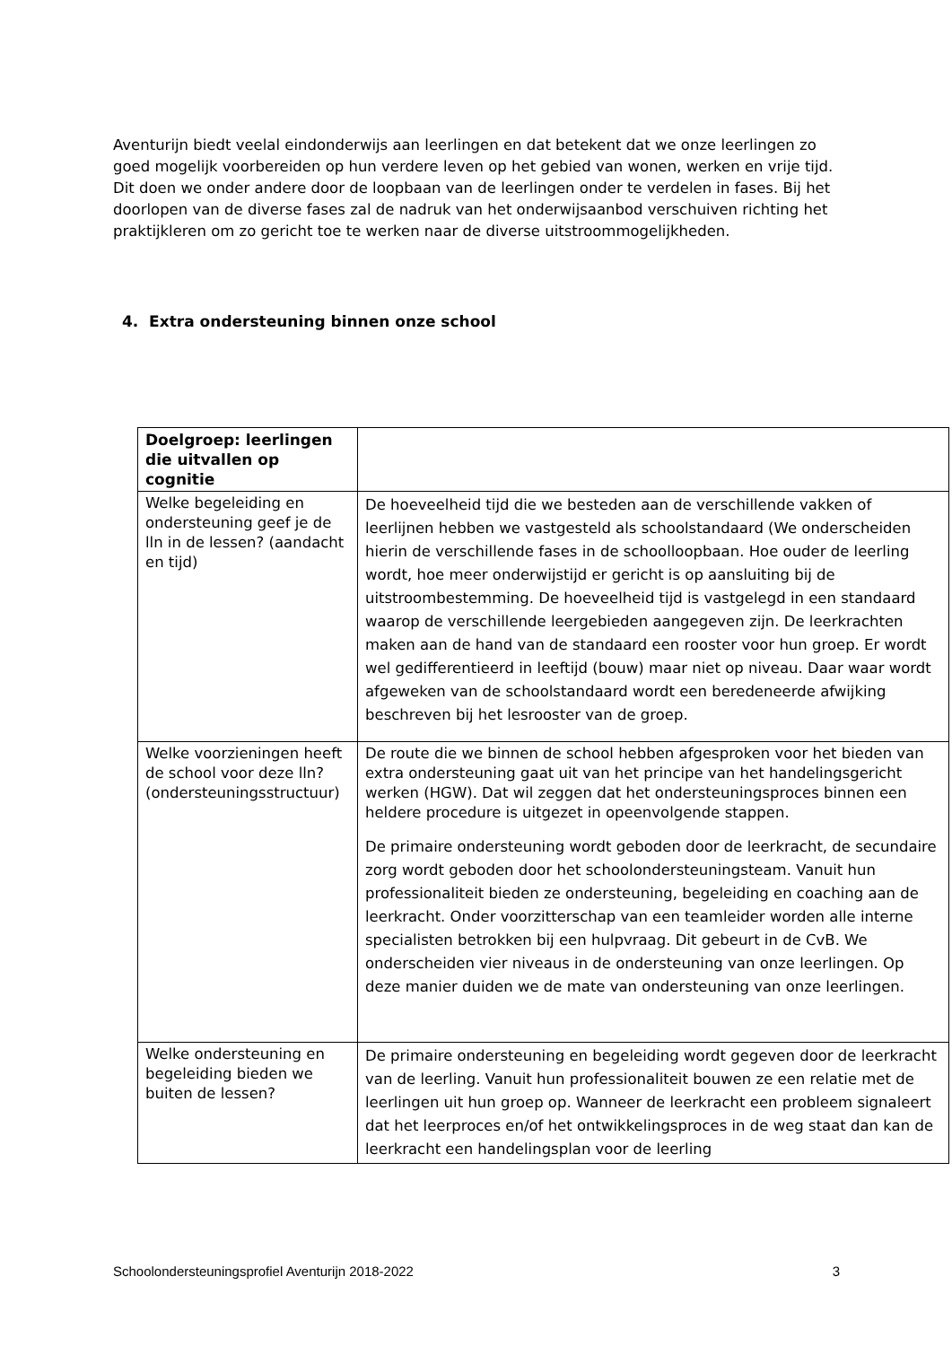Aventurijn biedt veelal eindonderwijs aan leerlingen en dat betekent dat we onze leerlingen zo goed mogelijk voorbereiden op hun verdere leven op het gebied van wonen, werken en vrije tijd. Dit doen we onder andere door de loopbaan van de leerlingen onder te verdelen in fases. Bij het doorlopen van de diverse fases zal de nadruk van het onderwijsaanbod verschuiven richting het praktijkleren om zo gericht toe te werken naar de diverse uitstroommogelijkheden.
4. Extra ondersteuning binnen onze school
| Doelgroep: leerlingen die uitvallen op cognitie | |
| --- | --- |
| Welke begeleiding en ondersteuning geef je de lln in de lessen? (aandacht en tijd) | De hoeveelheid tijd die we besteden aan de verschillende vakken of leerlijnen hebben we vastgesteld als schoolstandaard (We onderscheiden hierin de verschillende fases in de schoolloopbaan. Hoe ouder de leerling wordt, hoe meer onderwijstijd er gericht is op aansluiting bij de uitstroombestemming. De hoeveelheid tijd is vastgelegd in een standaard waarop de verschillende leergebieden aangegeven zijn. De leerkrachten maken aan de hand van de standaard een rooster voor hun groep. Er wordt wel gedifferentieerd in leeftijd (bouw) maar niet op niveau. Daar waar wordt afgeweken van de schoolstandaard wordt een beredeneerde afwijking beschreven bij het lesrooster van de groep. |
| Welke voorzieningen heeft de school voor deze lln? (ondersteuningsstructuur) | De route die we binnen de school hebben afgesproken voor het bieden van extra ondersteuning gaat uit van het principe van het handelingsgericht werken (HGW). Dat wil zeggen dat het ondersteuningsproces binnen een heldere procedure is uitgezet in opeenvolgende stappen. De primaire ondersteuning wordt geboden door de leerkracht, de secundaire zorg wordt geboden door het schoolondersteuningsteam. Vanuit hun professionaliteit bieden ze ondersteuning, begeleiding en coaching aan de leerkracht. Onder voorzitterschap van een teamleider worden alle interne specialisten betrokken bij een hulpvraag. Dit gebeurt in de CvB. We onderscheiden vier niveaus in de ondersteuning van onze leerlingen. Op deze manier duiden we de mate van ondersteuning van onze leerlingen. |
| Welke ondersteuning en begeleiding bieden we buiten de lessen? | De primaire ondersteuning en begeleiding wordt gegeven door de leerkracht van de leerling. Vanuit hun professionaliteit bouwen ze een relatie met de leerlingen uit hun groep op. Wanneer de leerkracht een probleem signaleert dat het leerproces en/of het ontwikkelingsproces in de weg staat dan kan de leerkracht een handelingsplan voor de leerling |
Schoolondersteuningsprofiel Aventurijn 2018-2022 3